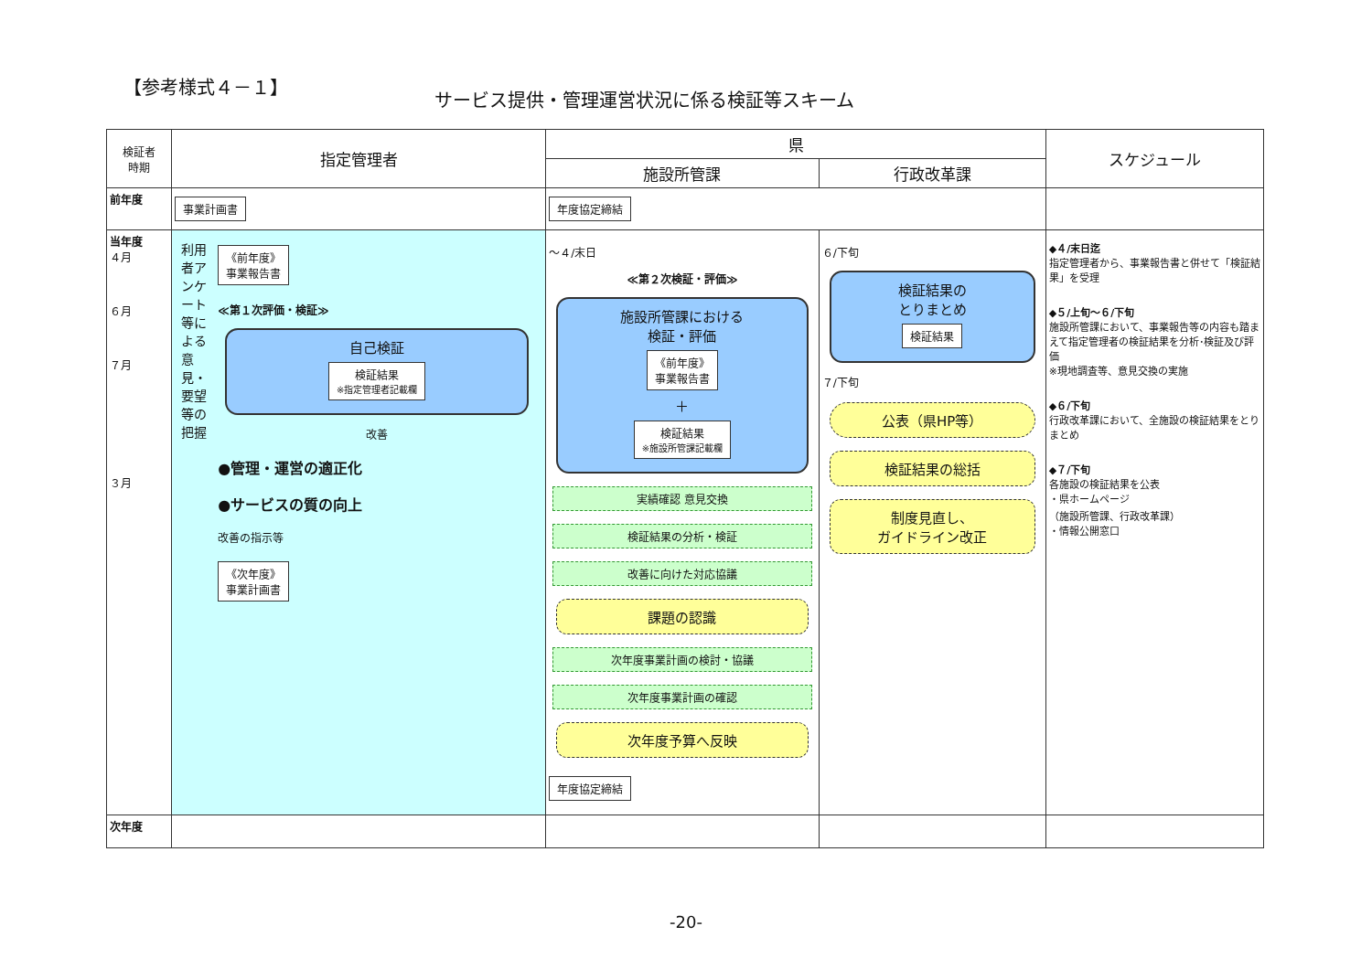【参考様式４－１】
サービス提供・管理運営状況に係る検証等スキーム
| 検証者 時期 | 指定管理者 | 県 | | スケジュール |
| --- | --- | --- | --- | --- |
| | | 施設所管課 | 行政改革課 | |
| 前年度 | 事業計画書 | 年度協定締結 | | |
| 当年度 ４月 ６月 ７月 ３月 | 利用者アンケート等による意見・要望等の把握 《前年度》 事業報告書 ≪第１次評価・検証≫ 自己検証 検証結果 ※指定管理者記載欄 改善 ●管理・運営の適正化 ●サービスの質の向上 改善の指示等 《次年度》 事業計画書 | ～４/末日 ≪第２次検証・評価≫ 施設所管課における 検証・評価 《前年度》 事業報告書 ＋ 検証結果 ※施設所管課記載欄 実績確認 意見交換 検証結果の分析・検証 改善に向けた対応協議 課題の認識 次年度事業計画の検討・協議 次年度事業計画の確認 次年度予算へ反映 年度協定締結 | ６/下旬 検証結果の とりまとめ 検証結果 ７/下旬 公表（県HP等） 検証結果の総括 制度見直し、 ガイドライン改正 | ◆４/末日迄 指定管理者から、事業報告書と併せて「検証結果」を受理 ◆５/上旬～６/下旬 施設所管課において、事業報告等の内容も踏まえて指定管理者の検証結果を分析･検証及び評価 ※現地調査等、意見交換の実施 ◆６/下旬 行政改革課において、全施設の検証結果をとりまとめ ◆７/下旬 各施設の検証結果を公表 ・県ホームページ （施設所管課、行政改革課） ・情報公開窓口 |
| 次年度 | | | | |
-20-